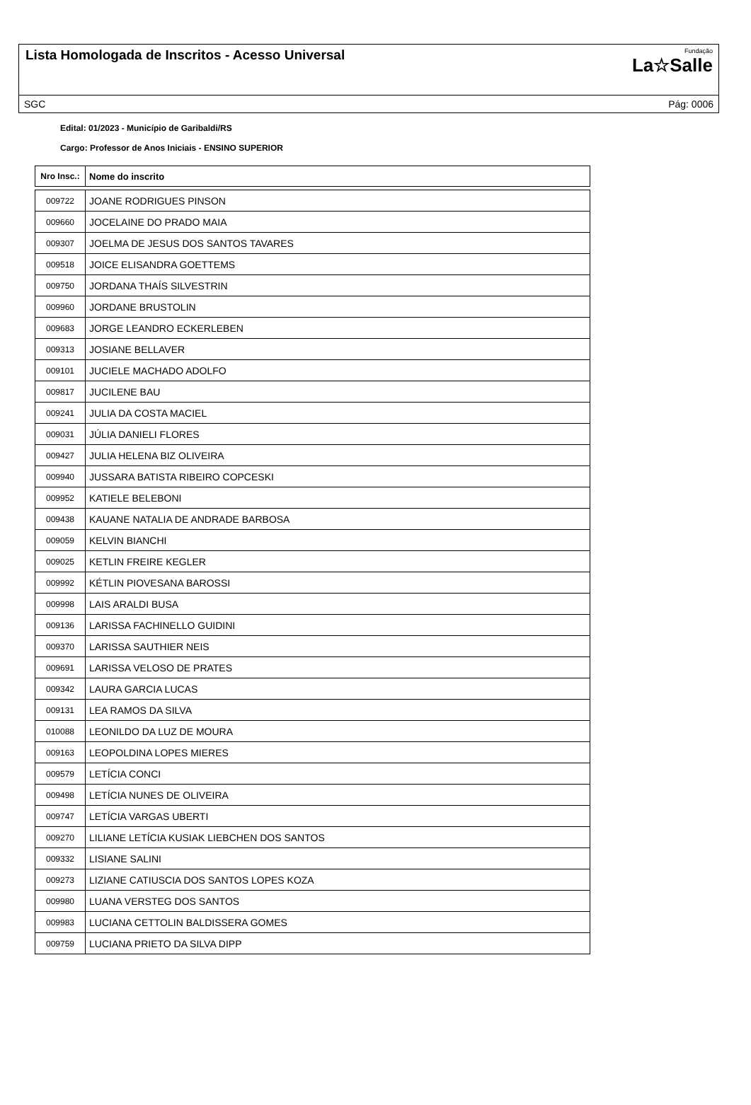Lista Homologada de Inscritos - Acesso Universal
Fundação
La☆Salle
SGC Pág: 0006
Edital: 01/2023 - Município de Garibaldi/RS
Cargo: Professor de Anos Iniciais - ENSINO SUPERIOR
| Nro Insc.: | Nome do inscrito |
| --- | --- |
| 009722 | JOANE RODRIGUES PINSON |
| 009660 | JOCELAINE DO PRADO MAIA |
| 009307 | JOELMA DE JESUS DOS SANTOS TAVARES |
| 009518 | JOICE ELISANDRA GOETTEMS |
| 009750 | JORDANA THAÍS SILVESTRIN |
| 009960 | JORDANE BRUSTOLIN |
| 009683 | JORGE LEANDRO ECKERLEBEN |
| 009313 | JOSIANE BELLAVER |
| 009101 | JUCIELE MACHADO ADOLFO |
| 009817 | JUCILENE BAU |
| 009241 | JULIA DA COSTA MACIEL |
| 009031 | JÚLIA DANIELI FLORES |
| 009427 | JULIA HELENA BIZ OLIVEIRA |
| 009940 | JUSSARA BATISTA RIBEIRO COPCESKI |
| 009952 | KATIELE BELEBONI |
| 009438 | KAUANE NATALIA DE ANDRADE BARBOSA |
| 009059 | KELVIN BIANCHI |
| 009025 | KETLIN FREIRE KEGLER |
| 009992 | KÉTLIN PIOVESANA BAROSSI |
| 009998 | LAIS ARALDI BUSA |
| 009136 | LARISSA FACHINELLO GUIDINI |
| 009370 | LARISSA SAUTHIER NEIS |
| 009691 | LARISSA VELOSO DE PRATES |
| 009342 | LAURA GARCIA LUCAS |
| 009131 | LEA RAMOS DA SILVA |
| 010088 | LEONILDO DA LUZ DE MOURA |
| 009163 | LEOPOLDINA LOPES MIERES |
| 009579 | LETÍCIA CONCI |
| 009498 | LETÍCIA NUNES DE OLIVEIRA |
| 009747 | LETÍCIA VARGAS UBERTI |
| 009270 | LILIANE LETÍCIA KUSIAK LIEBCHEN DOS SANTOS |
| 009332 | LISIANE SALINI |
| 009273 | LIZIANE CATIUSCIA DOS SANTOS LOPES KOZA |
| 009980 | LUANA VERSTEG DOS SANTOS |
| 009983 | LUCIANA CETTOLIN BALDISSERA GOMES |
| 009759 | LUCIANA PRIETO DA SILVA DIPP |